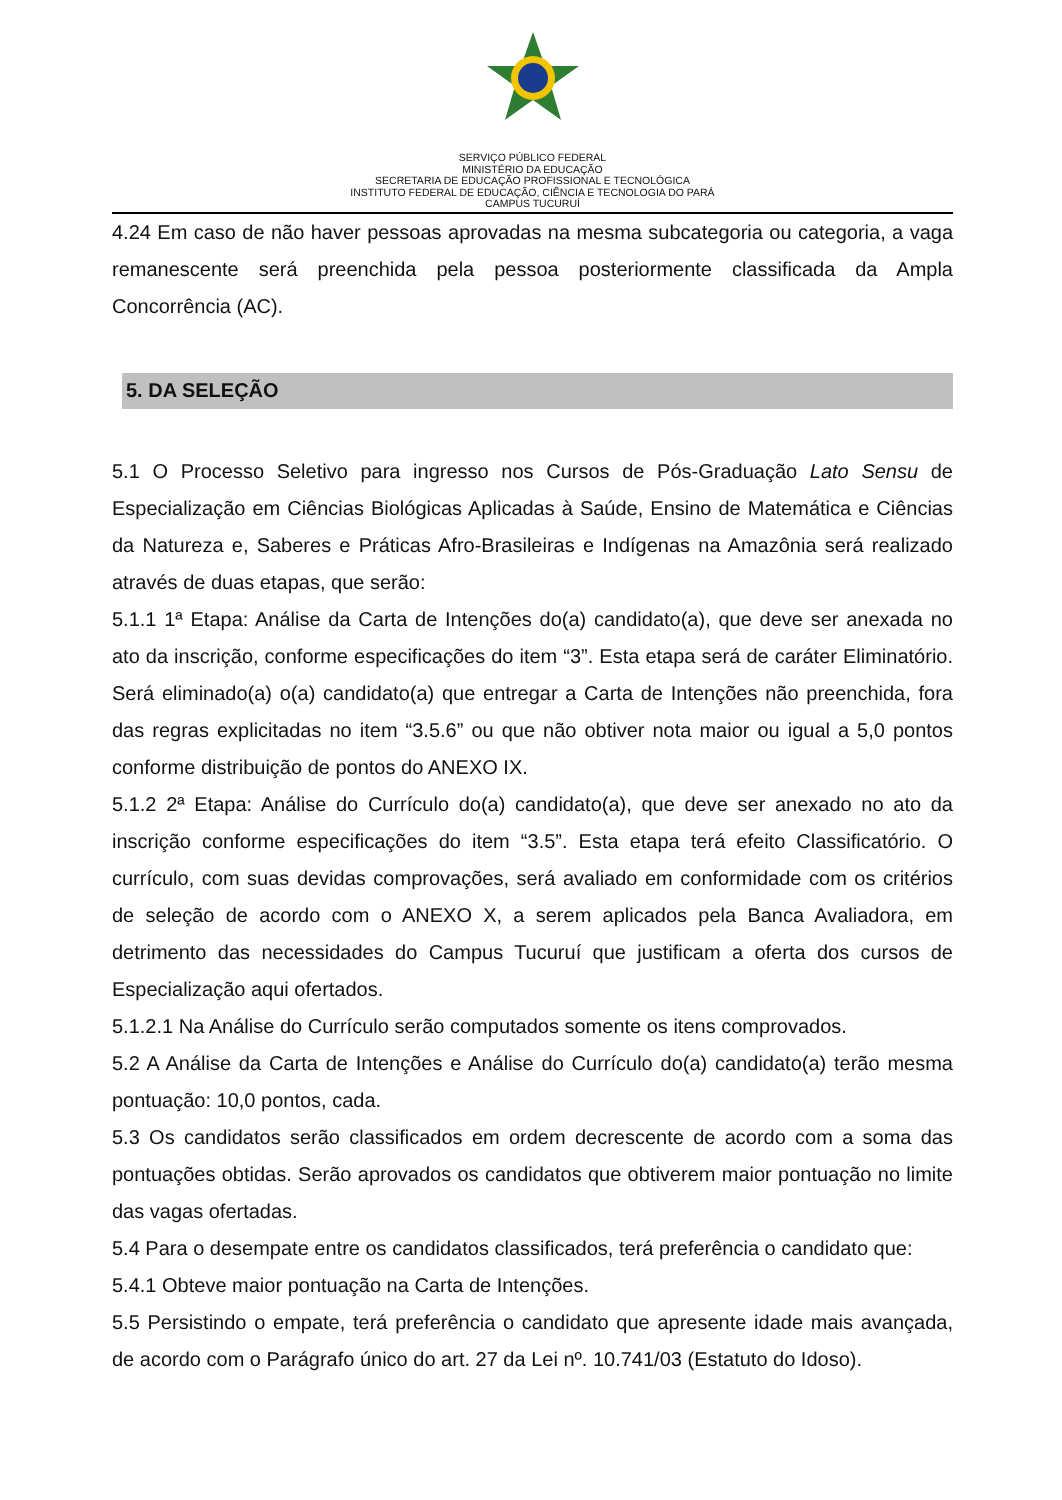SERVIÇO PÚBLICO FEDERAL
MINISTÉRIO DA EDUCAÇÃO
SECRETARIA DE EDUCAÇÃO PROFISSIONAL E TECNOLÓGICA
INSTITUTO FEDERAL DE EDUCAÇÃO, CIÊNCIA E TECNOLOGIA DO PARÁ
CAMPUS TUCURUÍ
4.24 Em caso de não haver pessoas aprovadas na mesma subcategoria ou categoria, a vaga remanescente será preenchida pela pessoa posteriormente classificada da Ampla Concorrência (AC).
5. DA SELEÇÃO
5.1 O Processo Seletivo para ingresso nos Cursos de Pós-Graduação Lato Sensu de Especialização em Ciências Biológicas Aplicadas à Saúde, Ensino de Matemática e Ciências da Natureza e, Saberes e Práticas Afro-Brasileiras e Indígenas na Amazônia será realizado através de duas etapas, que serão:
5.1.1 1ª Etapa: Análise da Carta de Intenções do(a) candidato(a), que deve ser anexada no ato da inscrição, conforme especificações do item “3”. Esta etapa será de caráter Eliminatório. Será eliminado(a) o(a) candidato(a) que entregar a Carta de Intenções não preenchida, fora das regras explicitadas no item “3.5.6” ou que não obtiver nota maior ou igual a 5,0 pontos conforme distribuição de pontos do ANEXO IX.
5.1.2 2ª Etapa: Análise do Currículo do(a) candidato(a), que deve ser anexado no ato da inscrição conforme especificações do item “3.5”. Esta etapa terá efeito Classificatório. O currículo, com suas devidas comprovações, será avaliado em conformidade com os critérios de seleção de acordo com o ANEXO X, a serem aplicados pela Banca Avaliadora, em detrimento das necessidades do Campus Tucuruí que justificam a oferta dos cursos de Especialização aqui ofertados.
5.1.2.1 Na Análise do Currículo serão computados somente os itens comprovados.
5.2 A Análise da Carta de Intenções e Análise do Currículo do(a) candidato(a) terão mesma pontuação: 10,0 pontos, cada.
5.3 Os candidatos serão classificados em ordem decrescente de acordo com a soma das pontuações obtidas. Serão aprovados os candidatos que obtiverem maior pontuação no limite das vagas ofertadas.
5.4 Para o desempate entre os candidatos classificados, terá preferência o candidato que:
5.4.1 Obteve maior pontuação na Carta de Intenções.
5.5 Persistindo o empate, terá preferência o candidato que apresente idade mais avançada, de acordo com o Parágrafo único do art. 27 da Lei nº. 10.741/03 (Estatuto do Idoso).